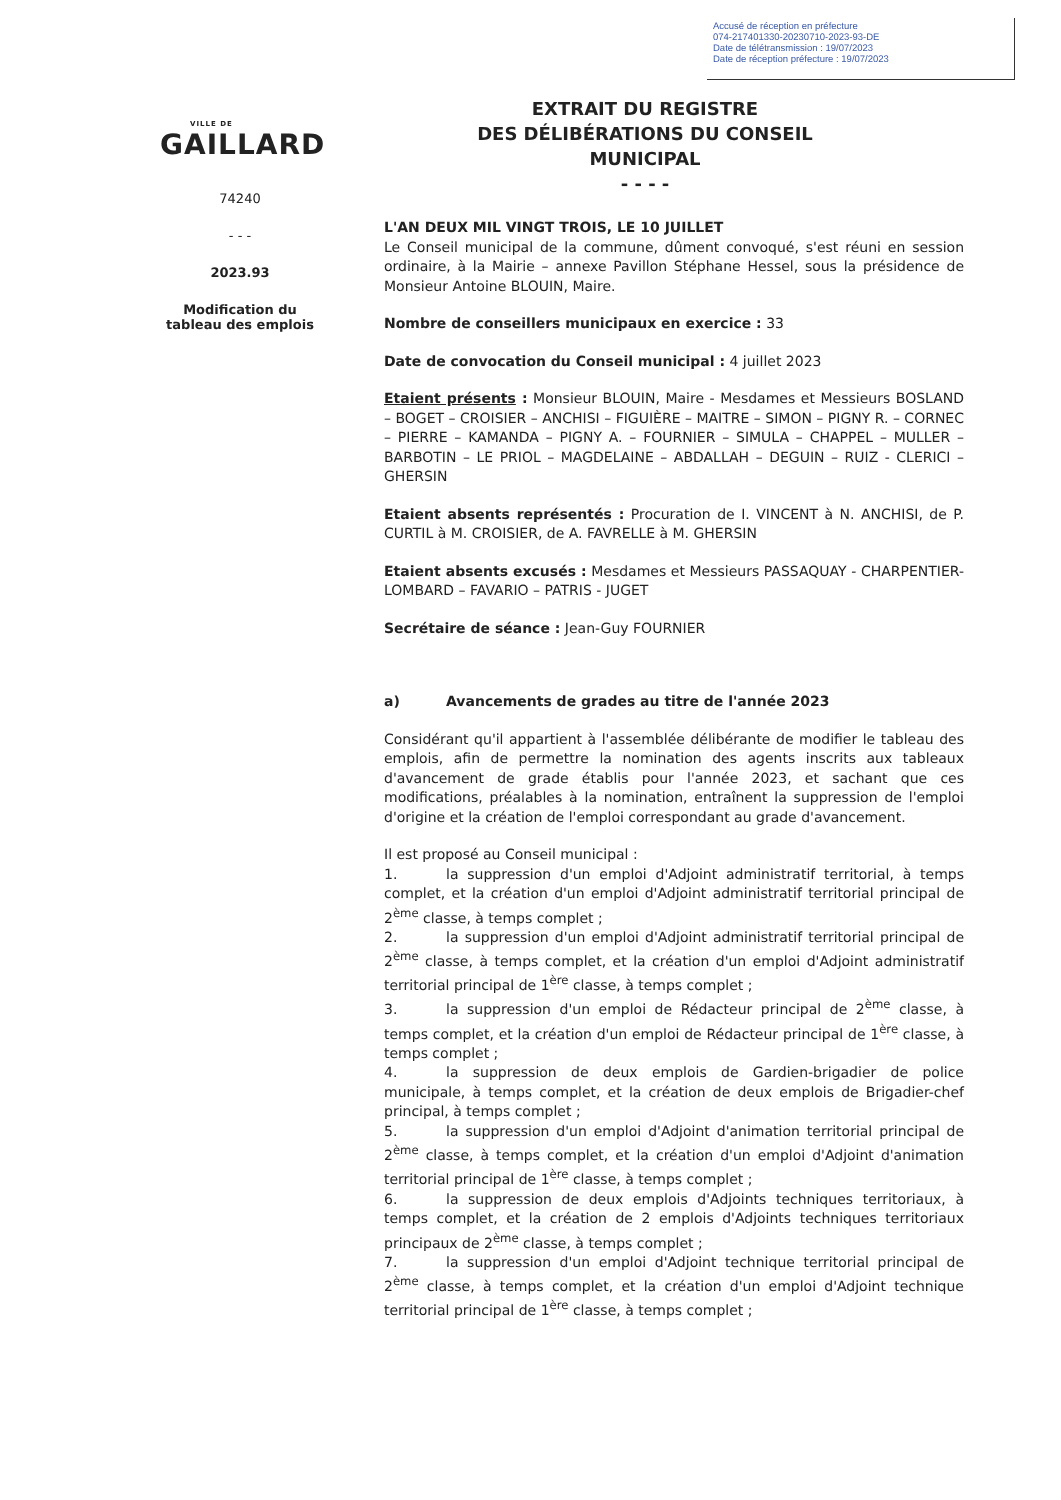Accusé de réception en préfecture
074-217401330-20230710-2023-93-DE
Date de télétransmission : 19/07/2023
Date de réception préfecture : 19/07/2023
EXTRAIT DU REGISTRE
DES DÉLIBÉRATIONS DU CONSEIL MUNICIPAL
- - - -
VILLE DE
GAILLARD
74240
- - -
2023.93
Modification du
tableau des emplois
L'AN DEUX MIL VINGT TROIS, LE 10 JUILLET
Le Conseil municipal de la commune, dûment convoqué, s'est réuni en session ordinaire, à la Mairie – annexe Pavillon Stéphane Hessel, sous la présidence de Monsieur Antoine BLOUIN, Maire.
Nombre de conseillers municipaux en exercice : 33
Date de convocation du Conseil municipal : 4 juillet 2023
Etaient présents : Monsieur BLOUIN, Maire - Mesdames et Messieurs BOSLAND – BOGET – CROISIER – ANCHISI – FIGUIÈRE – MAITRE – SIMON – PIGNY R. – CORNEC – PIERRE – KAMANDA – PIGNY A. – FOURNIER – SIMULA – CHAPPEL – MULLER – BARBOTIN – LE PRIOL – MAGDELAINE – ABDALLAH – DEGUIN – RUIZ - CLERICI – GHERSIN
Etaient absents représentés : Procuration de I. VINCENT à N. ANCHISI, de P. CURTIL à M. CROISIER, de A. FAVRELLE à M. GHERSIN
Etaient absents excusés : Mesdames et Messieurs PASSAQUAY - CHARPENTIER-LOMBARD – FAVARIO – PATRIS - JUGET
Secrétaire de séance : Jean-Guy FOURNIER
a) Avancements de grades au titre de l'année 2023
Considérant qu'il appartient à l'assemblée délibérante de modifier le tableau des emplois, afin de permettre la nomination des agents inscrits aux tableaux d'avancement de grade établis pour l'année 2023, et sachant que ces modifications, préalables à la nomination, entraînent la suppression de l'emploi d'origine et la création de l'emploi correspondant au grade d'avancement.
Il est proposé au Conseil municipal :
1. la suppression d'un emploi d'Adjoint administratif territorial, à temps complet, et la création d'un emploi d'Adjoint administratif territorial principal de 2<sup>ème</sup> classe, à temps complet ;
2. la suppression d'un emploi d'Adjoint administratif territorial principal de 2<sup>ème</sup> classe, à temps complet, et la création d'un emploi d'Adjoint administratif territorial principal de 1<sup>ère</sup> classe, à temps complet ;
3. la suppression d'un emploi de Rédacteur principal de 2<sup>ème</sup> classe, à temps complet, et la création d'un emploi de Rédacteur principal de 1<sup>ère</sup> classe, à temps complet ;
4. la suppression de deux emplois de Gardien-brigadier de police municipale, à temps complet, et la création de deux emplois de Brigadier-chef principal, à temps complet ;
5. la suppression d'un emploi d'Adjoint d'animation territorial principal de 2<sup>ème</sup> classe, à temps complet, et la création d'un emploi d'Adjoint d'animation territorial principal de 1<sup>ère</sup> classe, à temps complet ;
6. la suppression de deux emplois d'Adjoints techniques territoriaux, à temps complet, et la création de 2 emplois d'Adjoints techniques territoriaux principaux de 2<sup>ème</sup> classe, à temps complet ;
7. la suppression d'un emploi d'Adjoint technique territorial principal de 2<sup>ème</sup> classe, à temps complet, et la création d'un emploi d'Adjoint technique territorial principal de 1<sup>ère</sup> classe, à temps complet ;